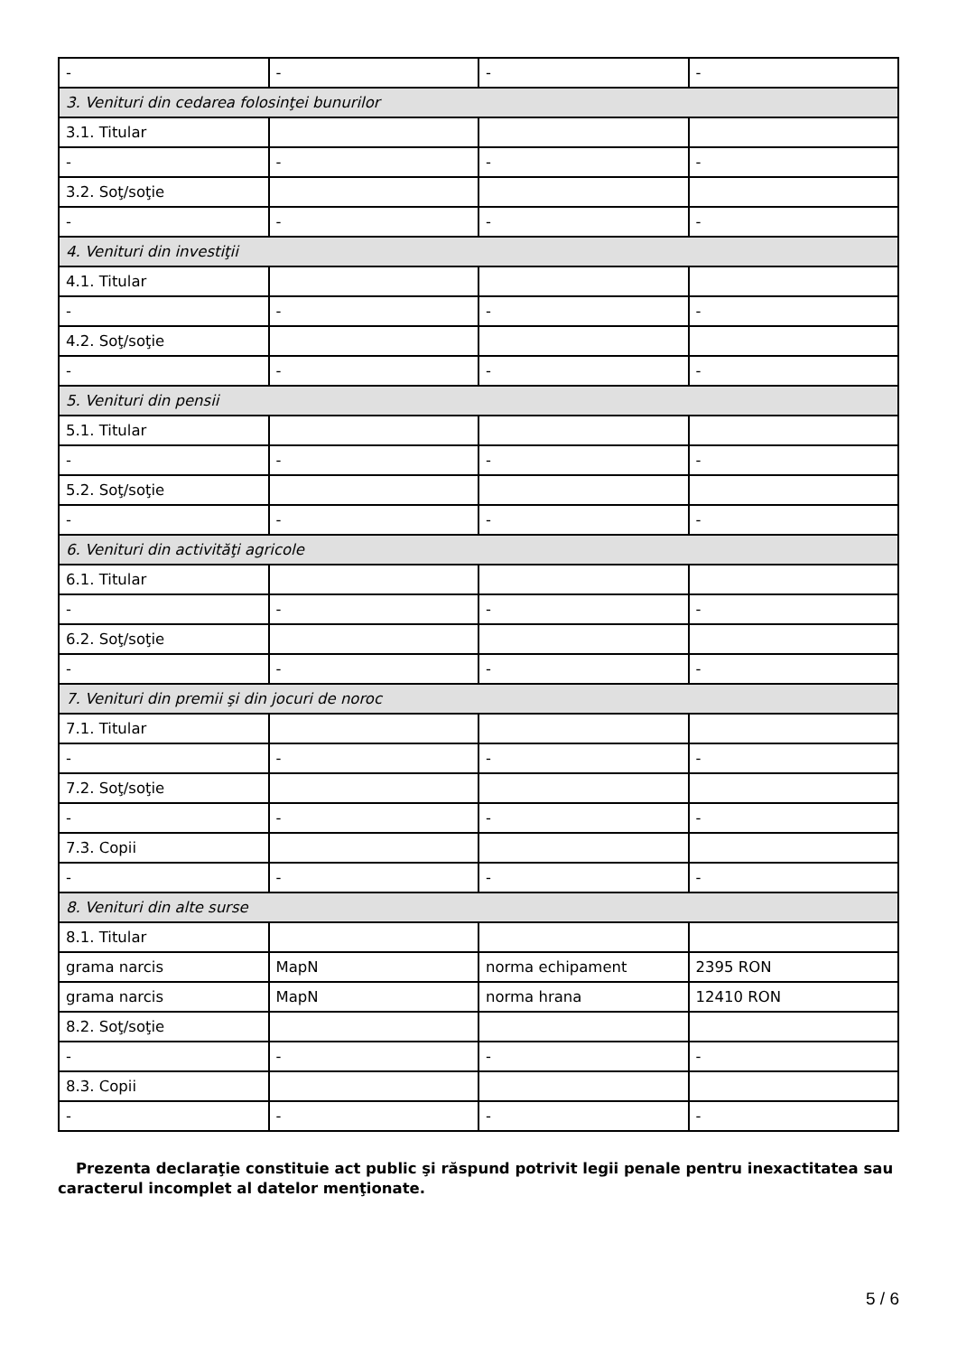| - | - | - | - |
| 3. Venituri din cedarea folosinţei bunurilor | | | |
| 3.1. Titular | | | |
| - | - | - | - |
| 3.2. Soţ/soţie | | | |
| - | - | - | - |
| 4. Venituri din investiţii | | | |
| 4.1. Titular | | | |
| - | - | - | - |
| 4.2. Soţ/soţie | | | |
| - | - | - | - |
| 5. Venituri din pensii | | | |
| 5.1. Titular | | | |
| - | - | - | - |
| 5.2. Soţ/soţie | | | |
| - | - | - | - |
| 6. Venituri din activităţi agricole | | | |
| 6.1. Titular | | | |
| - | - | - | - |
| 6.2. Soţ/soţie | | | |
| - | - | - | - |
| 7. Venituri din premii şi din jocuri de noroc | | | |
| 7.1. Titular | | | |
| - | - | - | - |
| 7.2. Soţ/soţie | | | |
| - | - | - | - |
| 7.3. Copii | | | |
| - | - | - | - |
| 8. Venituri din alte surse | | | |
| 8.1. Titular | | | |
| grama narcis | MapN | norma echipament | 2395 RON |
| grama narcis | MapN | norma hrana | 12410 RON |
| 8.2. Soţ/soţie | | | |
| - | - | - | - |
| 8.3. Copii | | | |
| - | - | - | - |
Prezenta declaraţie constituie act public şi răspund potrivit legii penale pentru inexactitatea sau caracterul incomplet al datelor menţionate.
5 / 6